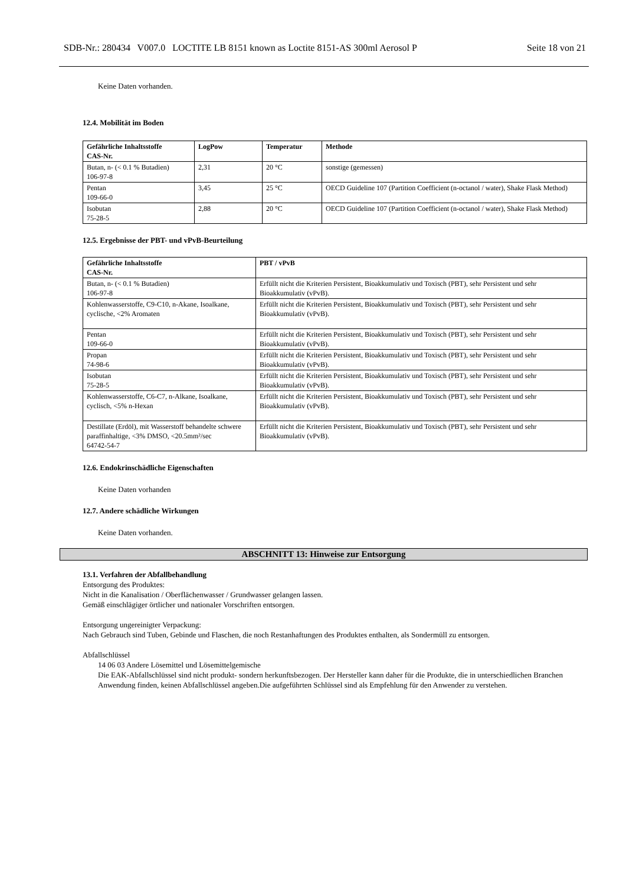SDB-Nr.: 280434 V007.0 LOCTITE LB 8151 known as Loctite 8151-AS 300ml Aerosol P Seite 18 von 21
Keine Daten vorhanden.
12.4. Mobilität im Boden
| Gefährliche Inhaltsstoffe CAS-Nr. | LogPow | Temperatur | Methode |
| --- | --- | --- | --- |
| Butan, n- (< 0.1 % Butadien) 106-97-8 | 2,31 | 20 °C | sonstige (gemessen) |
| Pentan 109-66-0 | 3,45 | 25 °C | OECD Guideline 107 (Partition Coefficient (n-octanol / water), Shake Flask Method) |
| Isobutan 75-28-5 | 2,88 | 20 °C | OECD Guideline 107 (Partition Coefficient (n-octanol / water), Shake Flask Method) |
12.5. Ergebnisse der PBT- und vPvB-Beurteilung
| Gefährliche Inhaltsstoffe CAS-Nr. | PBT / vPvB |
| --- | --- |
| Butan, n- (< 0.1 % Butadien) 106-97-8 | Erfüllt nicht die Kriterien Persistent, Bioakkumulativ und Toxisch (PBT), sehr Persistent und sehr Bioakkumulativ (vPvB). |
| Kohlenwasserstoffe, C9-C10, n-Akane, Isoalkane, cyclische, <2% Aromaten | Erfüllt nicht die Kriterien Persistent, Bioakkumulativ und Toxisch (PBT), sehr Persistent und sehr Bioakkumulativ (vPvB). |
| Pentan 109-66-0 | Erfüllt nicht die Kriterien Persistent, Bioakkumulativ und Toxisch (PBT), sehr Persistent und sehr Bioakkumulativ (vPvB). |
| Propan 74-98-6 | Erfüllt nicht die Kriterien Persistent, Bioakkumulativ und Toxisch (PBT), sehr Persistent und sehr Bioakkumulativ (vPvB). |
| Isobutan 75-28-5 | Erfüllt nicht die Kriterien Persistent, Bioakkumulativ und Toxisch (PBT), sehr Persistent und sehr Bioakkumulativ (vPvB). |
| Kohlenwasserstoffe, C6-C7, n-Alkane, Isoalkane, cyclisch, <5% n-Hexan | Erfüllt nicht die Kriterien Persistent, Bioakkumulativ und Toxisch (PBT), sehr Persistent und sehr Bioakkumulativ (vPvB). |
| Destillate (Erdöl), mit Wasserstoff behandelte schwere paraffinhaltige, <3% DMSO, <20.5mm²/sec 64742-54-7 | Erfüllt nicht die Kriterien Persistent, Bioakkumulativ und Toxisch (PBT), sehr Persistent und sehr Bioakkumulativ (vPvB). |
12.6. Endokrinschädliche Eigenschaften
Keine Daten vorhanden
12.7. Andere schädliche Wirkungen
Keine Daten vorhanden.
ABSCHNITT 13: Hinweise zur Entsorgung
13.1. Verfahren der Abfallbehandlung
Entsorgung des Produktes:
Nicht in die Kanalisation / Oberflächenwasser / Grundwasser gelangen lassen.
Gemäß einschlägiger örtlicher und nationaler Vorschriften entsorgen.
Entsorgung ungereinigter Verpackung:
Nach Gebrauch sind Tuben, Gebinde und Flaschen, die noch Restanhaftungen des Produktes enthalten, als Sondermüll zu entsorgen.
Abfallschlüssel
14 06 03 Andere Lösemittel und Lösemittelgemische
Die EAK-Abfallschlüssel sind nicht produkt- sondern herkunftsbezogen. Der Hersteller kann daher für die Produkte, die in unterschiedlichen Branchen Anwendung finden, keinen Abfallschlüssel angeben.Die aufgeführten Schlüssel sind als Empfehlung für den Anwender zu verstehen.